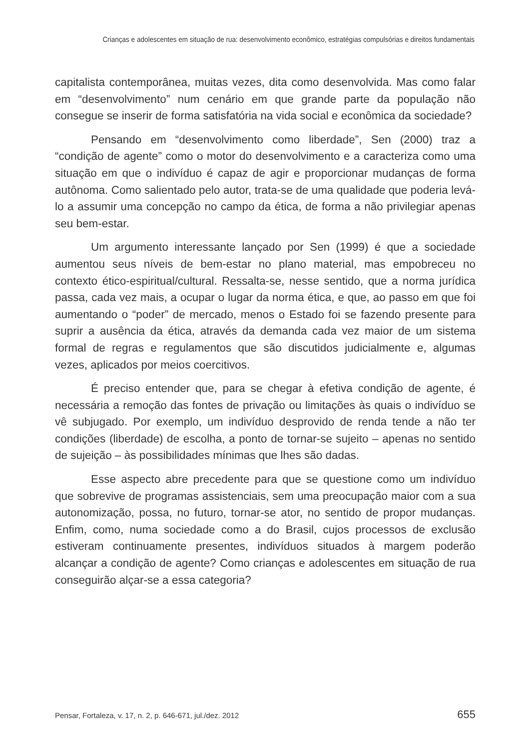Crianças e adolescentes em situação de rua: desenvolvimento econômico, estratégias compulsórias e direitos fundamentais
capitalista contemporânea, muitas vezes, dita como desenvolvida. Mas como falar em “desenvolvimento” num cenário em que grande parte da população não consegue se inserir de forma satisfatória na vida social e econômica da sociedade?
Pensando em “desenvolvimento como liberdade”, Sen (2000) traz a “condição de agente” como o motor do desenvolvimento e a caracteriza como uma situação em que o indivíduo é capaz de agir e proporcionar mudanças de forma autônoma. Como salientado pelo autor, trata-se de uma qualidade que poderia levá-lo a assumir uma concepção no campo da ética, de forma a não privilegiar apenas seu bem-estar.
Um argumento interessante lançado por Sen (1999) é que a sociedade aumentou seus níveis de bem-estar no plano material, mas empobreceu no contexto ético-espiritual/cultural. Ressalta-se, nesse sentido, que a norma jurídica passa, cada vez mais, a ocupar o lugar da norma ética, e que, ao passo em que foi aumentando o “poder” de mercado, menos o Estado foi se fazendo presente para suprir a ausência da ética, através da demanda cada vez maior de um sistema formal de regras e regulamentos que são discutidos judicialmente e, algumas vezes, aplicados por meios coercitivos.
É preciso entender que, para se chegar à efetiva condição de agente, é necessária a remoção das fontes de privação ou limitações às quais o indivíduo se vê subjugado. Por exemplo, um indivíduo desprovido de renda tende a não ter condições (liberdade) de escolha, a ponto de tornar-se sujeito – apenas no sentido de sujeição – às possibilidades mínimas que lhes são dadas.
Esse aspecto abre precedente para que se questione como um indivíduo que sobrevive de programas assistenciais, sem uma preocupação maior com a sua autonomização, possa, no futuro, tornar-se ator, no sentido de propor mudanças. Enfim, como, numa sociedade como a do Brasil, cujos processos de exclusão estiveram continuamente presentes, indivíduos situados à margem poderão alcançar a condição de agente? Como crianças e adolescentes em situação de rua conseguirão alçar-se a essa categoria?
Pensar, Fortaleza, v. 17, n. 2, p. 646-671, jul./dez. 2012 655